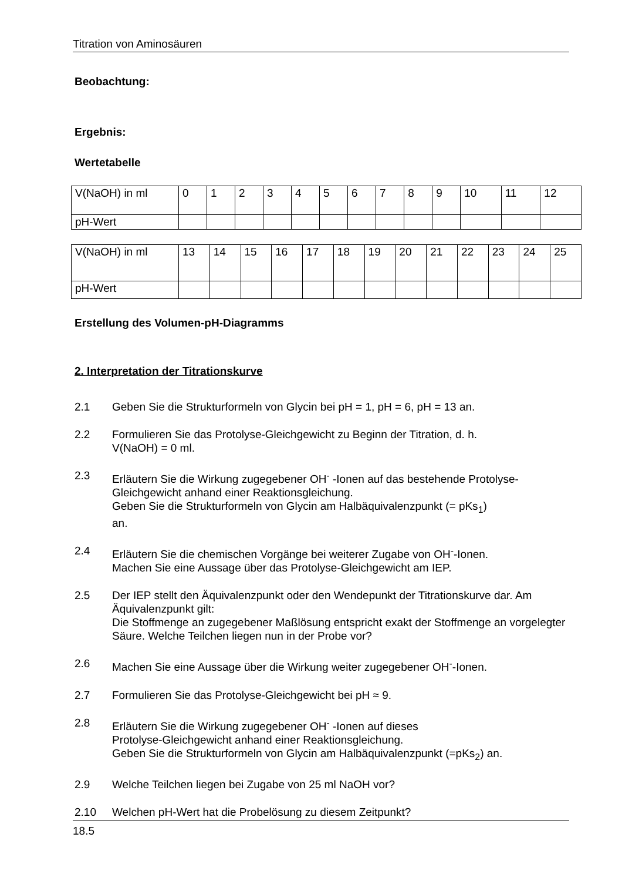Titration von Aminosäuren
Beobachtung:
Ergebnis:
Wertetabelle
| V(NaOH) in ml | 0 | 1 | 2 | 3 | 4 | 5 | 6 | 7 | 8 | 9 | 10 | 11 | 12 |
| pH-Wert | | | | | | | | | | | | | |
| V(NaOH) in ml | 13 | 14 | 15 | 16 | 17 | 18 | 19 | 20 | 21 | 22 | 23 | 24 | 25 |
| pH-Wert | | | | | | | | | | | | | |
Erstellung des Volumen-pH-Diagramms
2. Interpretation der Titrationskurve
2.1 Geben Sie die Strukturformeln von Glycin bei pH = 1, pH = 6, pH = 13 an.
2.2 Formulieren Sie das Protolyse-Gleichgewicht zu Beginn der Titration, d. h.
V(NaOH) = 0 ml.
2.3 Erläutern Sie die Wirkung zugegebener OH<sup>-</sup> -Ionen auf das bestehende Protolyse-Gleichgewicht anhand einer Reaktionsgleichung.
Geben Sie die Strukturformeln von Glycin am Halbäquivalenzpunkt (= pKs<sub>1</sub>)
an.
2.4 Erläutern Sie die chemischen Vorgänge bei weiterer Zugabe von OH<sup>-</sup>-Ionen.
Machen Sie eine Aussage über das Protolyse-Gleichgewicht am IEP.
2.5 Der IEP stellt den Äquivalenzpunkt oder den Wendepunkt der Titrationskurve dar. Am Äquivalenzpunkt gilt:
Die Stoffmenge an zugegebener Maßlösung entspricht exakt der Stoffmenge an vorgelegter Säure. Welche Teilchen liegen nun in der Probe vor?
2.6 Machen Sie eine Aussage über die Wirkung weiter zugegebener OH<sup>-</sup>-Ionen.
2.7 Formulieren Sie das Protolyse-Gleichgewicht bei pH ≈ 9.
2.8 Erläutern Sie die Wirkung zugegebener OH<sup>-</sup> -Ionen auf dieses
Protolyse-Gleichgewicht anhand einer Reaktionsgleichung.
Geben Sie die Strukturformeln von Glycin am Halbäquivalenzpunkt (=pKs<sub>2</sub>) an.
2.9 Welche Teilchen liegen bei Zugabe von 25 ml NaOH vor?
2.10 Welchen pH-Wert hat die Probelösung zu diesem Zeitpunkt?
18.5